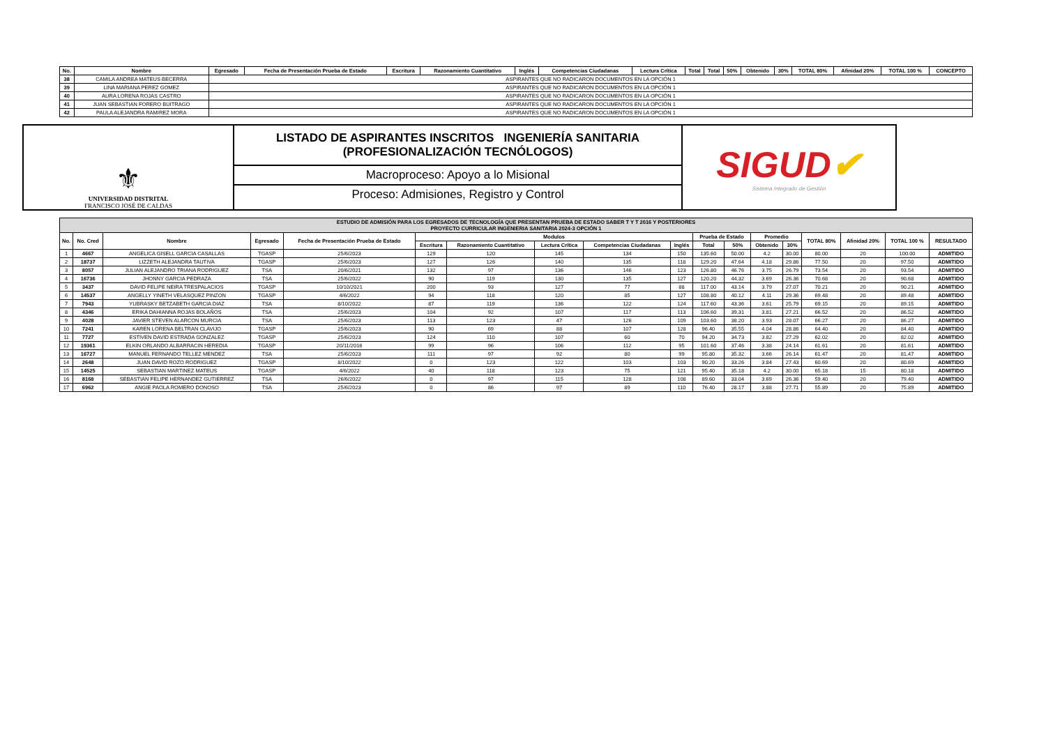| No. | Nombre | Egresado | Fecha de Presentación Prueba de Estado | Escritura | Razonamiento Cuantitativo | Inglés | Competencias Ciudadanas | Lectura Crítica | Total | Total | 50% | Obtenido | 30% | TOTAL 80% | Afinidad 20% | TOTAL 100 % | CONCEPTO |
| --- | --- | --- | --- | --- | --- | --- | --- | --- | --- | --- | --- | --- | --- | --- | --- | --- | --- |
| 38 | CAMILA ANDREA MATEUS BECERRA | ASPIRANTES QUE NO RADICARON DOCUMENTOS EN LA OPCIÓN 1 | | | | | | | | | | | | | | | |
| 39 | LINA MARIANA PEREZ GOMEZ | ASPIRANTES QUE NO RADICARON DOCUMENTOS EN LA OPCIÓN 1 | | | | | | | | | | | | | | | |
| 40 | AURA LORENA ROJAS CASTRO | ASPIRANTES QUE NO RADICARON DOCUMENTOS EN LA OPCIÓN 1 | | | | | | | | | | | | | | | |
| 41 | JUAN SEBASTIAN FORERO BUITRAGO | ASPIRANTES QUE NO RADICARON DOCUMENTOS EN LA OPCIÓN 1 | | | | | | | | | | | | | | | |
| 42 | PAULA ALEJANDRA RAMIREZ MORA | ASPIRANTES QUE NO RADICARON DOCUMENTOS EN LA OPCIÓN 1 | | | | | | | | | | | | | | | |
⚜
UNIVERSIDAD DISTRITAL
FRANCISCO JOSÉ DE CALDAS
LISTADO DE ASPIRANTES INSCRITOS INGENIERÍA SANITARIA
(PROFESIONALIZACIÓN TECNÓLOGOS)
Macroproceso: Apoyo a lo Misional
Proceso: Admisiones, Registro y Control
SIGUD✔
Sistema Integrado de Gestión
| ESTUDIO DE ADMISIÓN PARA LOS EGRESADOS DE TECNOLOGÍA QUE PRESENTAN PRUEBA DE ESTADO SABER T Y T 2016 Y POSTERIORES PROYECTO CURRICULAR INGENIERIA SANITARIA 2024-3 OPCIÓN 1 | | | | | | | | | | | | | | | | | |
| --- | --- | --- | --- | --- | --- | --- | --- | --- | --- | --- | --- | --- | --- | --- | --- | --- | --- |
| No. | No. Cred | Nombre | Egresado | Fecha de Presentación Prueba de Estado | Modulos | | | | | Prueba de Estado | | Promedio | | TOTAL 80% | Afinidad 20% | TOTAL 100 % | RESULTADO |
| | | | | | Escritura | Razonamiento Cuantitativo | Lectura Crítica | Competencias Ciudadanas | Inglés | Total | 50% | Obtenido | 30% | | | | |
| 1 | 4667 | ANGELICA GISELL GARCIA CASALLAS | TGASP | 25/6/2023 | 129 | 120 | 145 | 134 | 150 | 135.60 | 50.00 | 4.2 | 30.00 | 80.00 | 20 | 100.00 | ADMITIDO |
| 2 | 18737 | LIZZETH ALEJANDRA TAUTIVA | TGASP | 25/6/2023 | 127 | 126 | 140 | 135 | 118 | 129.20 | 47.64 | 4.18 | 29.86 | 77.50 | 20 | 97.50 | ADMITIDO |
| 3 | 8057 | JULIAN ALEJANDRO TRIANA RODRIGUEZ | TSA | 20/6/2021 | 132 | 97 | 136 | 146 | 123 | 126.80 | 46.76 | 3.75 | 26.79 | 73.54 | 20 | 93.54 | ADMITIDO |
| 4 | 16736 | JHONNY GARCIA PEDRAZA | TSA | 25/6/2022 | 90 | 119 | 130 | 135 | 127 | 120.20 | 44.32 | 3.69 | 26.36 | 70.68 | 20 | 90.68 | ADMITIDO |
| 5 | 3437 | DAVID FELIPE NEIRA TRESPALACIOS | TGASP | 10/10/2021 | 200 | 93 | 127 | 77 | 88 | 117.00 | 43.14 | 3.79 | 27.07 | 70.21 | 20 | 90.21 | ADMITIDO |
| 6 | 14537 | ANGELLY YINETH VELASQUEZ PINZON | TGASP | 4/6/2022 | 94 | 118 | 120 | 85 | 127 | 108.80 | 40.12 | 4.11 | 29.36 | 69.48 | 20 | 89.48 | ADMITIDO |
| 7 | 7943 | YUBRASKY BETZABETH GARCIA DIAZ | TSA | 8/10/2022 | 87 | 119 | 136 | 122 | 124 | 117.60 | 43.36 | 3.61 | 25.79 | 69.15 | 20 | 89.15 | ADMITIDO |
| 8 | 4346 | ERIKA DAHIANNA ROJAS BOLAÑOS | TSA | 25/6/2023 | 104 | 92 | 107 | 117 | 113 | 106.60 | 39.31 | 3.81 | 27.21 | 66.52 | 20 | 86.52 | ADMITIDO |
| 9 | 4028 | JAVIER STEVEN ALARCON MURCIA | TSA | 25/6/2023 | 113 | 123 | 47 | 126 | 109 | 103.60 | 38.20 | 3.93 | 28.07 | 66.27 | 20 | 86.27 | ADMITIDO |
| 10 | 7241 | KAREN LORENA BELTRAN CLAVIJO | TGASP | 25/6/2023 | 90 | 69 | 88 | 107 | 128 | 96.40 | 35.55 | 4.04 | 28.86 | 64.40 | 20 | 84.40 | ADMITIDO |
| 11 | 7727 | ESTIVEN DAVID ESTRADA GONZALEZ | TGASP | 25/6/2023 | 124 | 110 | 107 | 60 | 70 | 94.20 | 34.73 | 3.82 | 27.29 | 62.02 | 20 | 82.02 | ADMITIDO |
| 12 | 19361 | ELKIN ORLANDO ALBARRACIN HEREDIA | TGASP | 20/11/2016 | 99 | 96 | 106 | 112 | 95 | 101.60 | 37.46 | 3.38 | 24.14 | 61.61 | 20 | 81.61 | ADMITIDO |
| 13 | 16727 | MANUEL FERNANDO TELLEZ MENDEZ | TSA | 25/6/2023 | 111 | 97 | 92 | 80 | 99 | 95.80 | 35.32 | 3.66 | 26.14 | 61.47 | 20 | 81.47 | ADMITIDO |
| 14 | 2648 | JUAN DAVID ROZO RODRIGUEZ | TGASP | 8/10/2022 | 0 | 123 | 122 | 103 | 103 | 90.20 | 33.26 | 3.84 | 27.43 | 60.69 | 20 | 80.69 | ADMITIDO |
| 15 | 14525 | SEBASTIAN MARTINEZ MATEUS | TGASP | 4/6/2022 | 40 | 118 | 123 | 75 | 121 | 95.40 | 35.18 | 4.2 | 30.00 | 65.18 | 15 | 80.18 | ADMITIDO |
| 16 | 8168 | SEBASTIAN FELIPE HERNANDEZ GUTIERREZ | TSA | 26/6/2022 | 0 | 97 | 115 | 128 | 108 | 89.60 | 33.04 | 3.69 | 26.36 | 59.40 | 20 | 79.40 | ADMITIDO |
| 17 | 6962 | ANGIE PAOLA ROMERO DONOSO | TSA | 25/6/2023 | 0 | 86 | 97 | 89 | 110 | 76.40 | 28.17 | 3.88 | 27.71 | 55.89 | 20 | 75.89 | ADMITIDO |